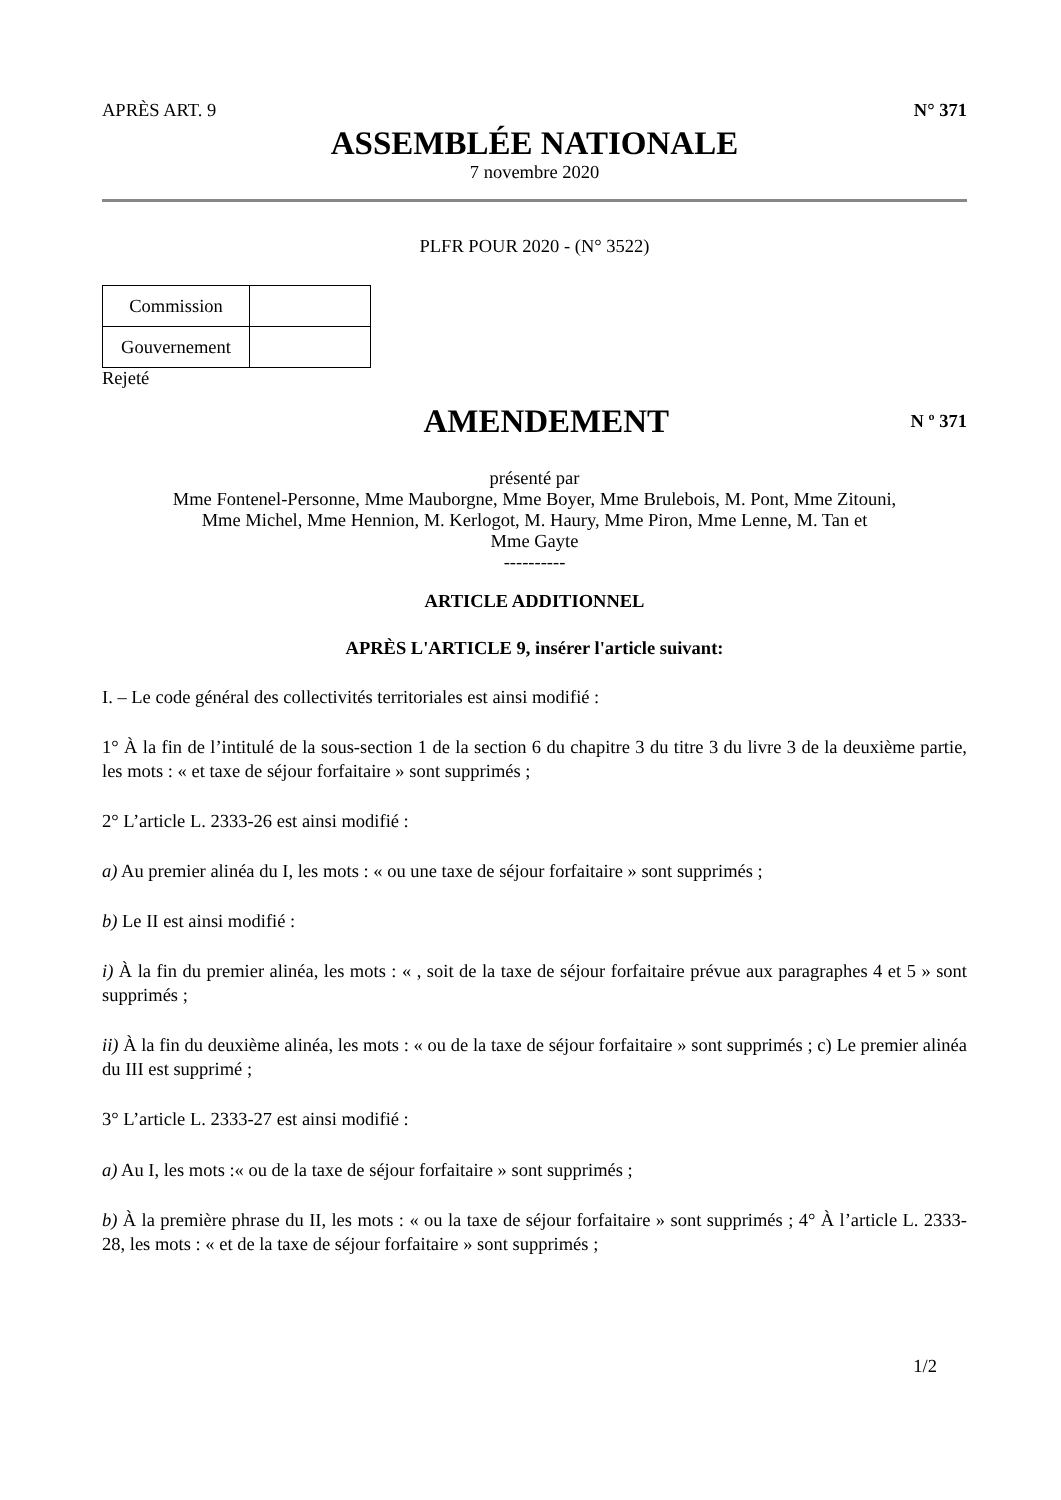APRÈS ART. 9 N° 371
ASSEMBLÉE NATIONALE
7 novembre 2020
PLFR POUR 2020 - (N° 3522)
| Commission | |
| Gouvernement | |
Rejeté
AMENDEMENT
N º 371
présenté par
Mme Fontenel-Personne, Mme Mauborgne, Mme Boyer, Mme Brulebois, M. Pont, Mme Zitouni,
Mme Michel, Mme Hennion, M. Kerlogot, M. Haury, Mme Piron, Mme Lenne, M. Tan et
Mme Gayte
----------
ARTICLE ADDITIONNEL
APRÈS L'ARTICLE 9, insérer l'article suivant:
I. – Le code général des collectivités territoriales est ainsi modifié :
1° À la fin de l’intitulé de la sous-section 1 de la section 6 du chapitre 3 du titre 3 du livre 3 de la deuxième partie, les mots : « et taxe de séjour forfaitaire » sont supprimés ;
2° L’article L. 2333-26 est ainsi modifié :
a) Au premier alinéa du I, les mots : « ou une taxe de séjour forfaitaire » sont supprimés ;
b) Le II est ainsi modifié :
i) À la fin du premier alinéa, les mots : « , soit de la taxe de séjour forfaitaire prévue aux paragraphes 4 et 5 » sont supprimés ;
ii) À la fin du deuxième alinéa, les mots : « ou de la taxe de séjour forfaitaire » sont supprimés ; c) Le premier alinéa du III est supprimé ;
3° L’article L. 2333-27 est ainsi modifié :
a) Au I, les mots :« ou de la taxe de séjour forfaitaire » sont supprimés ;
b) À la première phrase du II, les mots : « ou la taxe de séjour forfaitaire » sont supprimés ; 4° À l’article L. 2333-28, les mots : « et de la taxe de séjour forfaitaire » sont supprimés ;
1/2